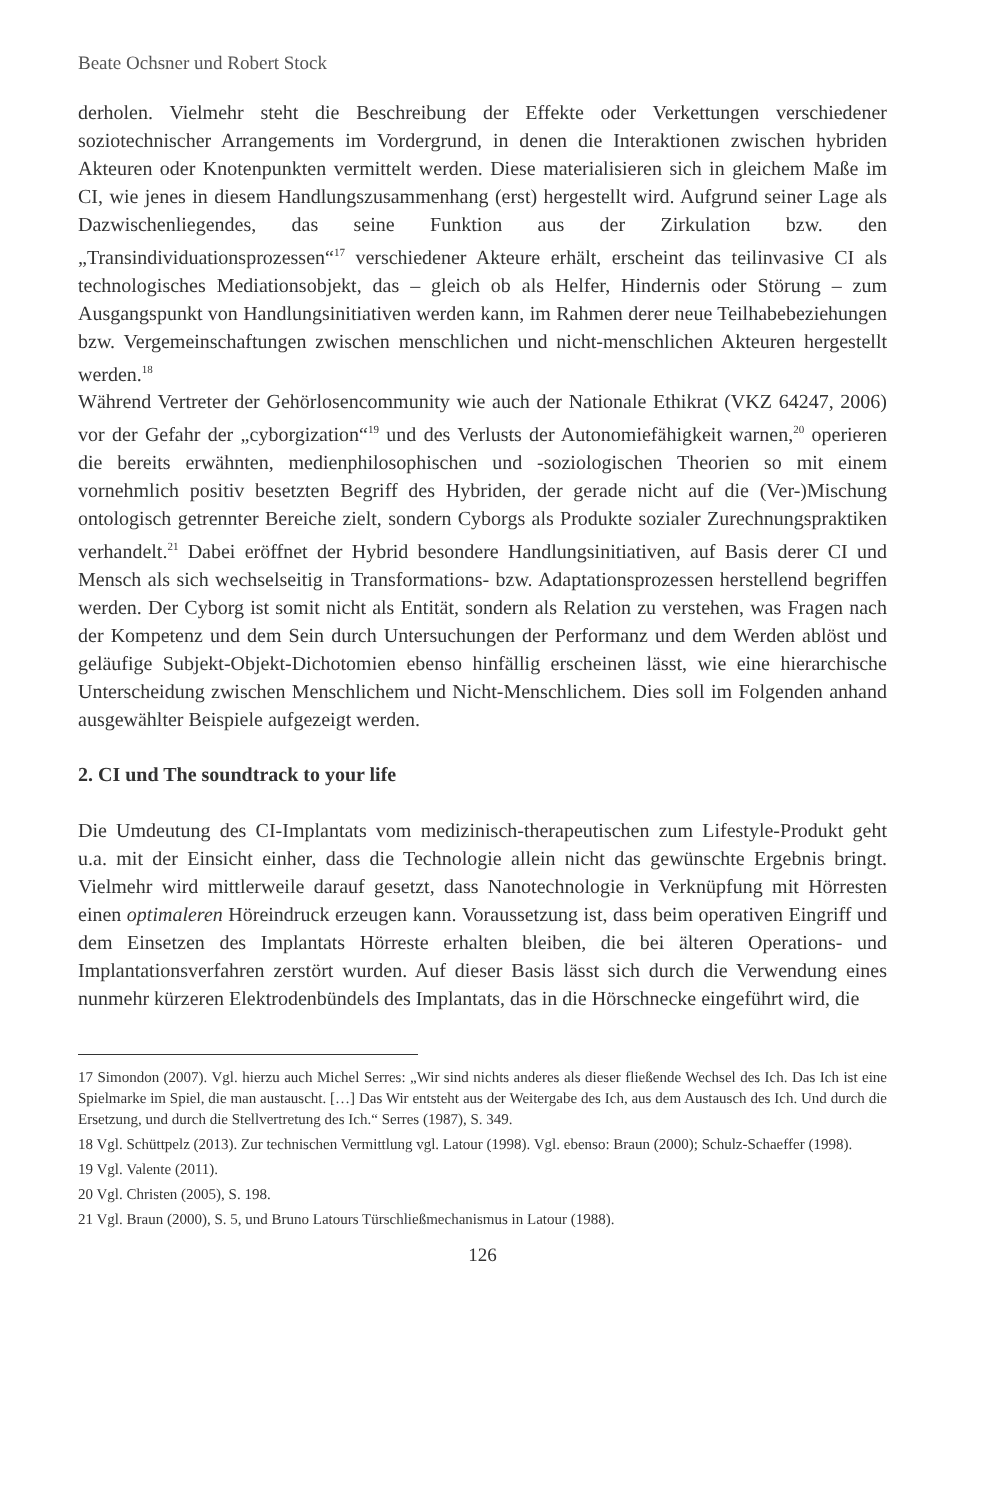Beate Ochsner und Robert Stock
derholen. Vielmehr steht die Beschreibung der Effekte oder Verkettungen verschiedener soziotechnischer Arrangements im Vordergrund, in denen die Interaktionen zwischen hybriden Akteuren oder Knotenpunkten vermittelt werden. Diese materialisieren sich in gleichem Maße im CI, wie jenes in diesem Handlungszusammenhang (erst) hergestellt wird. Aufgrund seiner Lage als Dazwischenliegendes, das seine Funktion aus der Zirkulation bzw. den „Transindividuationsprozessen“<sup>17</sup> verschiedener Akteure erhält, erscheint das teilinvasive CI als technologisches Mediationsobjekt, das – gleich ob als Helfer, Hindernis oder Störung – zum Ausgangspunkt von Handlungsinitiativen werden kann, im Rahmen derer neue Teilhabebeziehungen bzw. Vergemeinschaftungen zwischen menschlichen und nicht-menschlichen Akteuren hergestellt werden.<sup>18</sup>
Während Vertreter der Gehörlosencommunity wie auch der Nationale Ethikrat (VKZ 64247, 2006) vor der Gefahr der „cyborgization“<sup>19</sup> und des Verlusts der Autonomiefähigkeit warnen,<sup>20</sup> operieren die bereits erwähnten, medienphilosophischen und -soziologischen Theorien so mit einem vornehmlich positiv besetzten Begriff des Hybriden, der gerade nicht auf die (Ver-)Mischung ontologisch getrennter Bereiche zielt, sondern Cyborgs als Produkte sozialer Zurechnungspraktiken verhandelt.<sup>21</sup> Dabei eröffnet der Hybrid besondere Handlungsinitiativen, auf Basis derer CI und Mensch als sich wechselseitig in Transformations- bzw. Adaptationsprozessen herstellend begriffen werden. Der Cyborg ist somit nicht als Entität, sondern als Relation zu verstehen, was Fragen nach der Kompetenz und dem Sein durch Untersuchungen der Performanz und dem Werden ablöst und geläufige Subjekt-Objekt-Dichotomien ebenso hinfällig erscheinen lässt, wie eine hierarchische Unterscheidung zwischen Menschlichem und Nicht-Menschlichem. Dies soll im Folgenden anhand ausgewählter Beispiele aufgezeigt werden.
2. CI und The soundtrack to your life
Die Umdeutung des CI-Implantats vom medizinisch-therapeutischen zum Lifestyle-Produkt geht u.a. mit der Einsicht einher, dass die Technologie allein nicht das gewünschte Ergebnis bringt. Vielmehr wird mittlerweile darauf gesetzt, dass Nanotechnologie in Verknüpfung mit Hörresten einen optimaleren Höreindruck erzeugen kann. Voraussetzung ist, dass beim operativen Eingriff und dem Einsetzen des Implantats Hörreste erhalten bleiben, die bei älteren Operations- und Implantationsverfahren zerstört wurden. Auf dieser Basis lässt sich durch die Verwendung eines nunmehr kürzeren Elektrodenbündels des Implantats, das in die Hörschnecke eingeführt wird, die
17 Simondon (2007). Vgl. hierzu auch Michel Serres: „Wir sind nichts anderes als dieser fließende Wechsel des Ich. Das Ich ist eine Spielmarke im Spiel, die man austauscht. […] Das Wir entsteht aus der Weitergabe des Ich, aus dem Austausch des Ich. Und durch die Ersetzung, und durch die Stellvertretung des Ich.“ Serres (1987), S. 349.
18 Vgl. Schüttpelz (2013). Zur technischen Vermittlung vgl. Latour (1998). Vgl. ebenso: Braun (2000); Schulz-Schaeffer (1998).
19 Vgl. Valente (2011).
20 Vgl. Christen (2005), S. 198.
21 Vgl. Braun (2000), S. 5, und Bruno Latours Türschließmechanismus in Latour (1988).
126